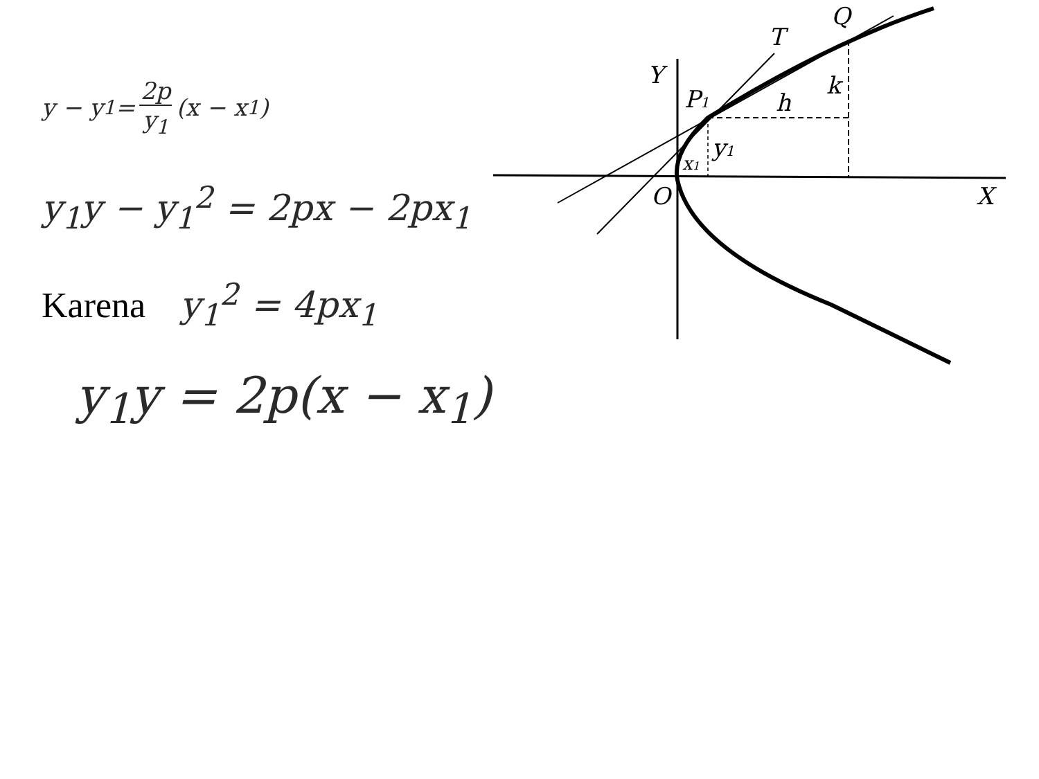y − y<sub>1</sub> = 2p y<sub>1</sub> (x − x<sub>1</sub>)
y<sub>1</sub>y − y<sub>1</sub><sup>2</sup> = 2px − 2px<sub>1</sub>
Karena y<sub>1</sub><sup>2</sup> = 4px<sub>1</sub>
y<sub>1</sub>y = 2p(x − x<sub>1</sub>)
Y
P1
T
Q
h
k
y1
x1
O
X